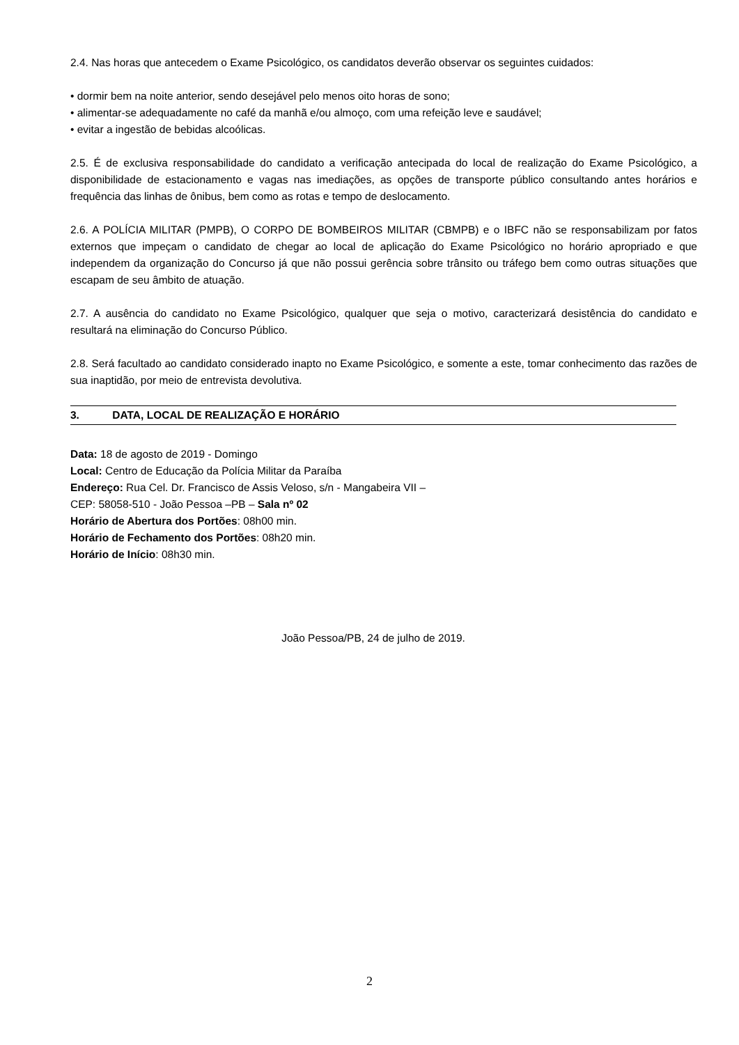2.4. Nas horas que antecedem o Exame Psicológico, os candidatos deverão observar os seguintes cuidados:
• dormir bem na noite anterior, sendo desejável pelo menos oito horas de sono;
• alimentar-se adequadamente no café da manhã e/ou almoço, com uma refeição leve e saudável;
• evitar a ingestão de bebidas alcoólicas.
2.5. É de exclusiva responsabilidade do candidato a verificação antecipada do local de realização do Exame Psicológico, a disponibilidade de estacionamento e vagas nas imediações, as opções de transporte público consultando antes horários e frequência das linhas de ônibus, bem como as rotas e tempo de deslocamento.
2.6. A POLÍCIA MILITAR (PMPB), O CORPO DE BOMBEIROS MILITAR (CBMPB) e o IBFC não se responsabilizam por fatos externos que impeçam o candidato de chegar ao local de aplicação do Exame Psicológico no horário apropriado e que independem da organização do Concurso já que não possui gerência sobre trânsito ou tráfego bem como outras situações que escapam de seu âmbito de atuação.
2.7. A ausência do candidato no Exame Psicológico, qualquer que seja o motivo, caracterizará desistência do candidato e resultará na eliminação do Concurso Público.
2.8. Será facultado ao candidato considerado inapto no Exame Psicológico, e somente a este, tomar conhecimento das razões de sua inaptidão, por meio de entrevista devolutiva.
3. DATA, LOCAL DE REALIZAÇÃO E HORÁRIO
Data: 18 de agosto de 2019 - Domingo
Local: Centro de Educação da Polícia Militar da Paraíba
Endereço: Rua Cel. Dr. Francisco de Assis Veloso, s/n - Mangabeira VII –
CEP: 58058-510 - João Pessoa –PB – Sala nº 02
Horário de Abertura dos Portões: 08h00 min.
Horário de Fechamento dos Portões: 08h20 min.
Horário de Início: 08h30 min.
João Pessoa/PB, 24 de julho de 2019.
2